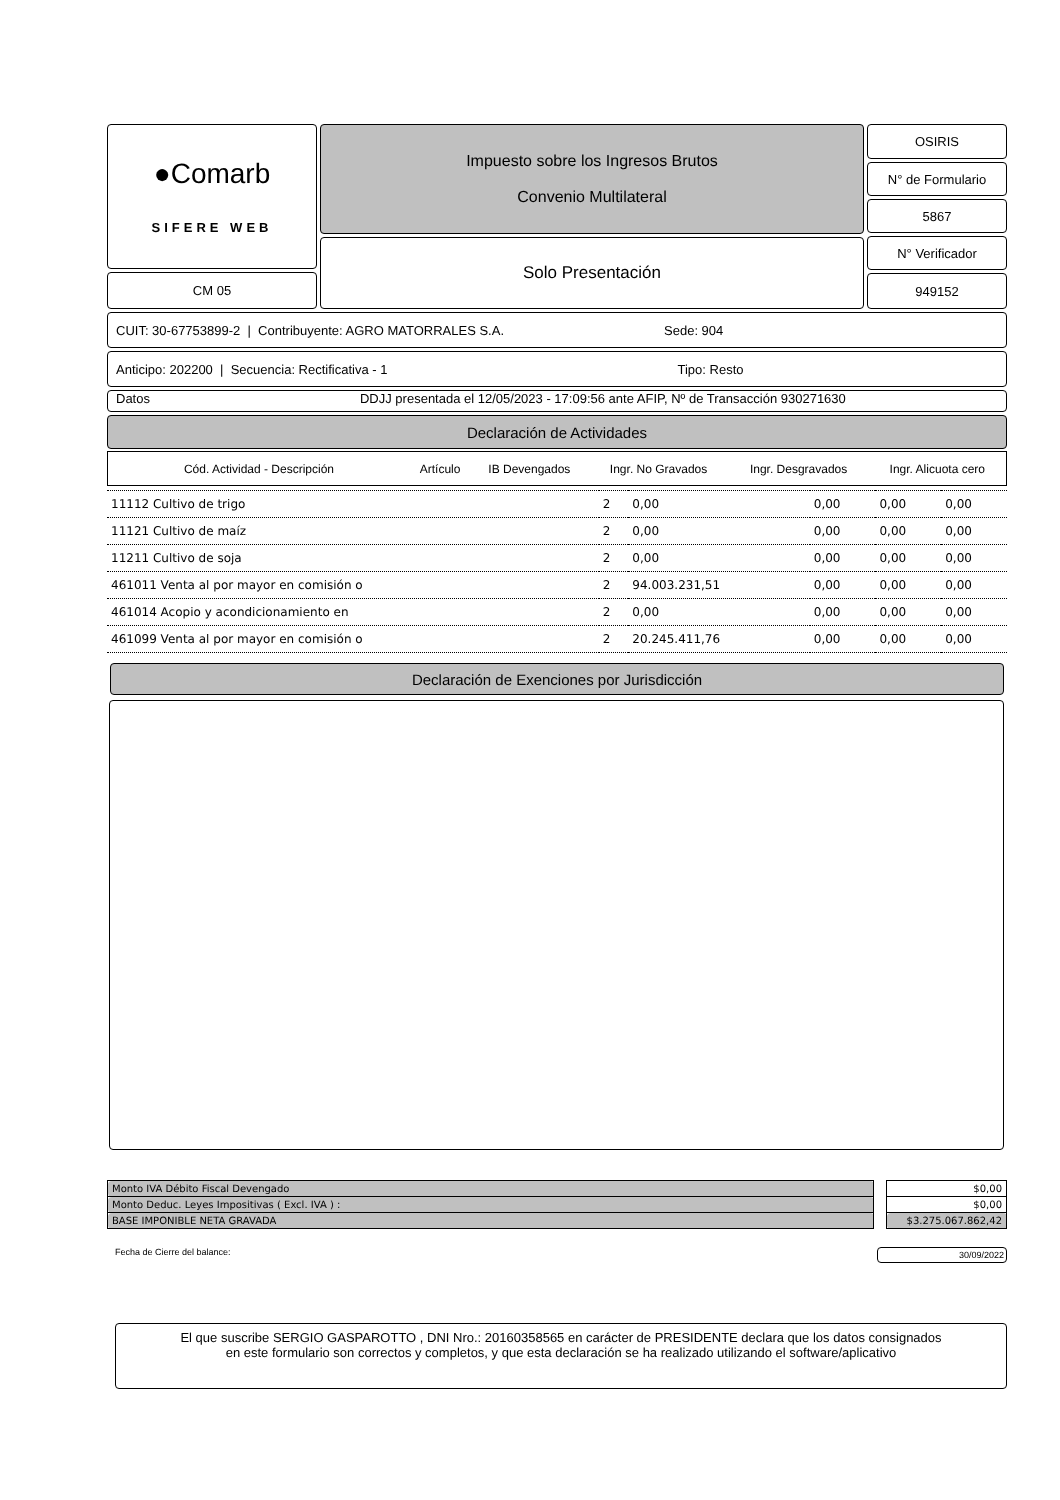●Comarb
SIFERE WEB
CM 05
Impuesto sobre los Ingresos Brutos
Convenio Multilateral
Solo Presentación
OSIRIS
N° de Formulario
5867
N° Verificador
949152
CUIT: 30-67753899-2 | Contribuyente: AGRO MATORRALES S.A. Sede: 904
Anticipo: 202200 | Secuencia: Rectificativa - 1 Tipo: Resto
Datos DDJJ presentada el 12/05/2023 - 17:09:56 ante AFIP, Nº de Transacción 930271630
Declaración de Actividades
| Cód. Actividad - Descripción | Artículo | IB Devengados | Ingr. No Gravados | Ingr. Desgravados | Ingr. Alicuota cero |
| --- | --- | --- | --- | --- | --- |
| 11112 Cultivo de trigo | 2 | 0,00 | 0,00 | 0,00 | 0,00 |
| 11121 Cultivo de maíz | 2 | 0,00 | 0,00 | 0,00 | 0,00 |
| 11211 Cultivo de soja | 2 | 0,00 | 0,00 | 0,00 | 0,00 |
| 461011 Venta al por mayor en comisión o | 2 | 94.003.231,51 | 0,00 | 0,00 | 0,00 |
| 461014 Acopio y acondicionamiento en | 2 | 0,00 | 0,00 | 0,00 | 0,00 |
| 461099 Venta al por mayor en comisión o | 2 | 20.245.411,76 | 0,00 | 0,00 | 0,00 |
Declaración de Exenciones por Jurisdicción
| Monto IVA Débito Fiscal Devengado | | $0,00 |
| Monto Deduc. Leyes Impositivas ( Excl. IVA ) : | | $0,00 |
| BASE IMPONIBLE NETA GRAVADA | | $3.275.067.862,42 |
Fecha de Cierre del balance: 30/09/2022
El que suscribe SERGIO GASPAROTTO , DNI Nro.: 20160358565 en carácter de PRESIDENTE declara que los datos consignados
en este formulario son correctos y completos, y que esta declaración se ha realizado utilizando el software/aplicativo